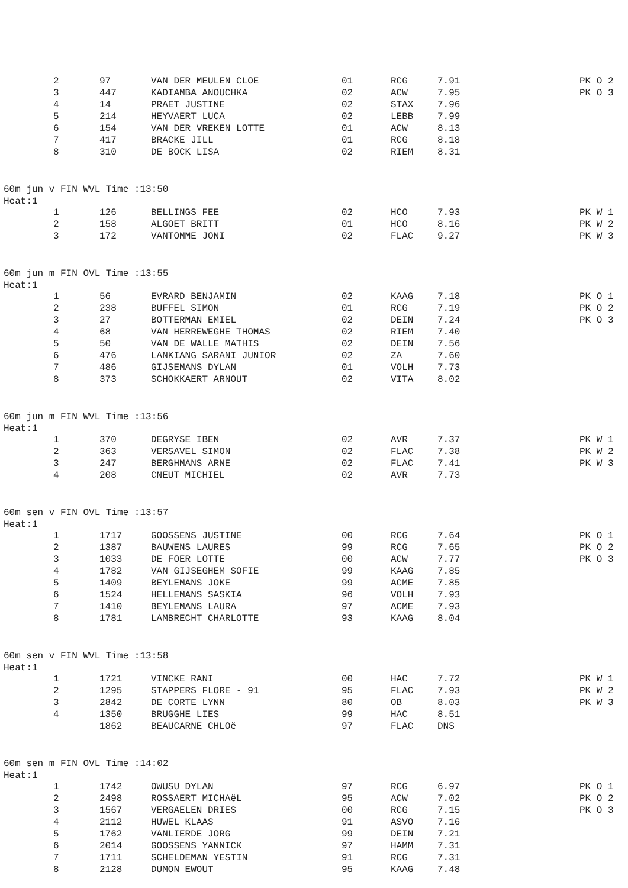| | 2 | 97 | VAN DER MEULEN CLOE | 01 | RCG | 7.91 | PK O 2 |
| | 3 | 447 | KADIAMBA ANOUCHKA | 02 | ACW | 7.95 | PK O 3 |
| | 4 | 14 | PRAET JUSTINE | 02 | STAX | 7.96 | |
| | 5 | 214 | HEYVAERT LUCA | 02 | LEBB | 7.99 | |
| | 6 | 154 | VAN DER VREKEN LOTTE | 01 | ACW | 8.13 | |
| | 7 | 417 | BRACKE JILL | 01 | RCG | 8.18 | |
| | 8 | 310 | DE BOCK LISA | 02 | RIEM | 8.31 | |
60m jun v FIN WVL Time :13:50
Heat:1
| | 1 | 126 | BELLINGS FEE | 02 | HCO | 7.93 | PK W 1 |
| | 2 | 158 | ALGOET BRITT | 01 | HCO | 8.16 | PK W 2 |
| | 3 | 172 | VANTOMME JONI | 02 | FLAC | 9.27 | PK W 3 |
60m jun m FIN OVL Time :13:55
Heat:1
| | 1 | 56 | EVRARD BENJAMIN | 02 | KAAG | 7.18 | PK O 1 |
| | 2 | 238 | BUFFEL SIMON | 01 | RCG | 7.19 | PK O 2 |
| | 3 | 27 | BOTTERMAN EMIEL | 02 | DEIN | 7.24 | PK O 3 |
| | 4 | 68 | VAN HERREWEGHE THOMAS | 02 | RIEM | 7.40 | |
| | 5 | 50 | VAN DE WALLE MATHIS | 02 | DEIN | 7.56 | |
| | 6 | 476 | LANKIANG SARANI JUNIOR | 02 | ZA | 7.60 | |
| | 7 | 486 | GIJSEMANS DYLAN | 01 | VOLH | 7.73 | |
| | 8 | 373 | SCHOKKAERT ARNOUT | 02 | VITA | 8.02 | |
60m jun m FIN WVL Time :13:56
Heat:1
| | 1 | 370 | DEGRYSE IBEN | 02 | AVR | 7.37 | PK W 1 |
| | 2 | 363 | VERSAVEL SIMON | 02 | FLAC | 7.38 | PK W 2 |
| | 3 | 247 | BERGHMANS ARNE | 02 | FLAC | 7.41 | PK W 3 |
| | 4 | 208 | CNEUT MICHIEL | 02 | AVR | 7.73 | |
60m sen v FIN OVL Time :13:57
Heat:1
| | 1 | 1717 | GOOSSENS JUSTINE | 00 | RCG | 7.64 | PK O 1 |
| | 2 | 1387 | BAUWENS LAURES | 99 | RCG | 7.65 | PK O 2 |
| | 3 | 1033 | DE FOER LOTTE | 00 | ACW | 7.77 | PK O 3 |
| | 4 | 1782 | VAN GIJSEGHEM SOFIE | 99 | KAAG | 7.85 | |
| | 5 | 1409 | BEYLEMANS JOKE | 99 | ACME | 7.85 | |
| | 6 | 1524 | HELLEMANS SASKIA | 96 | VOLH | 7.93 | |
| | 7 | 1410 | BEYLEMANS LAURA | 97 | ACME | 7.93 | |
| | 8 | 1781 | LAMBRECHT CHARLOTTE | 93 | KAAG | 8.04 | |
60m sen v FIN WVL Time :13:58
Heat:1
| | 1 | 1721 | VINCKE RANI | 00 | HAC | 7.72 | PK W 1 |
| | 2 | 1295 | STAPPERS FLORE - 91 | 95 | FLAC | 7.93 | PK W 2 |
| | 3 | 2842 | DE CORTE LYNN | 80 | OB | 8.03 | PK W 3 |
| | 4 | 1350 | BRUGGHE LIES | 99 | HAC | 8.51 | |
| | | 1862 | BEAUCARNE CHLOë | 97 | FLAC | DNS | |
60m sen m FIN OVL Time :14:02
Heat:1
| | 1 | 1742 | OWUSU DYLAN | 97 | RCG | 6.97 | PK O 1 |
| | 2 | 2498 | ROSSAERT MICHAëL | 95 | ACW | 7.02 | PK O 2 |
| | 3 | 1567 | VERGAELEN DRIES | 00 | RCG | 7.15 | PK O 3 |
| | 4 | 2112 | HUWEL KLAAS | 91 | ASVO | 7.16 | |
| | 5 | 1762 | VANLIERDE JORG | 99 | DEIN | 7.21 | |
| | 6 | 2014 | GOOSSENS YANNICK | 97 | HAMM | 7.31 | |
| | 7 | 1711 | SCHELDEMAN YESTIN | 91 | RCG | 7.31 | |
| | 8 | 2128 | DUMON EWOUT | 95 | KAAG | 7.48 | |